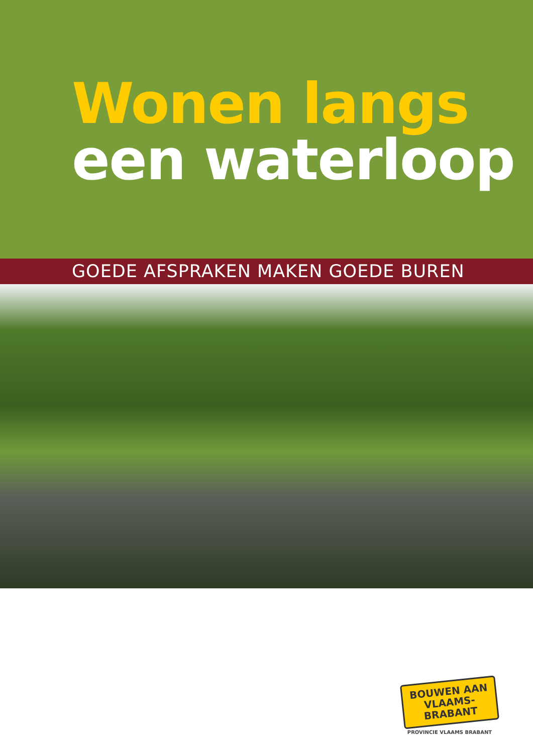Wonen langs
een waterloop
GOEDE AFSPRAKEN MAKEN GOEDE BUREN
BOUWEN AAN
VLAAMS-BRABANT
PROVINCIE VLAAMS BRABANT